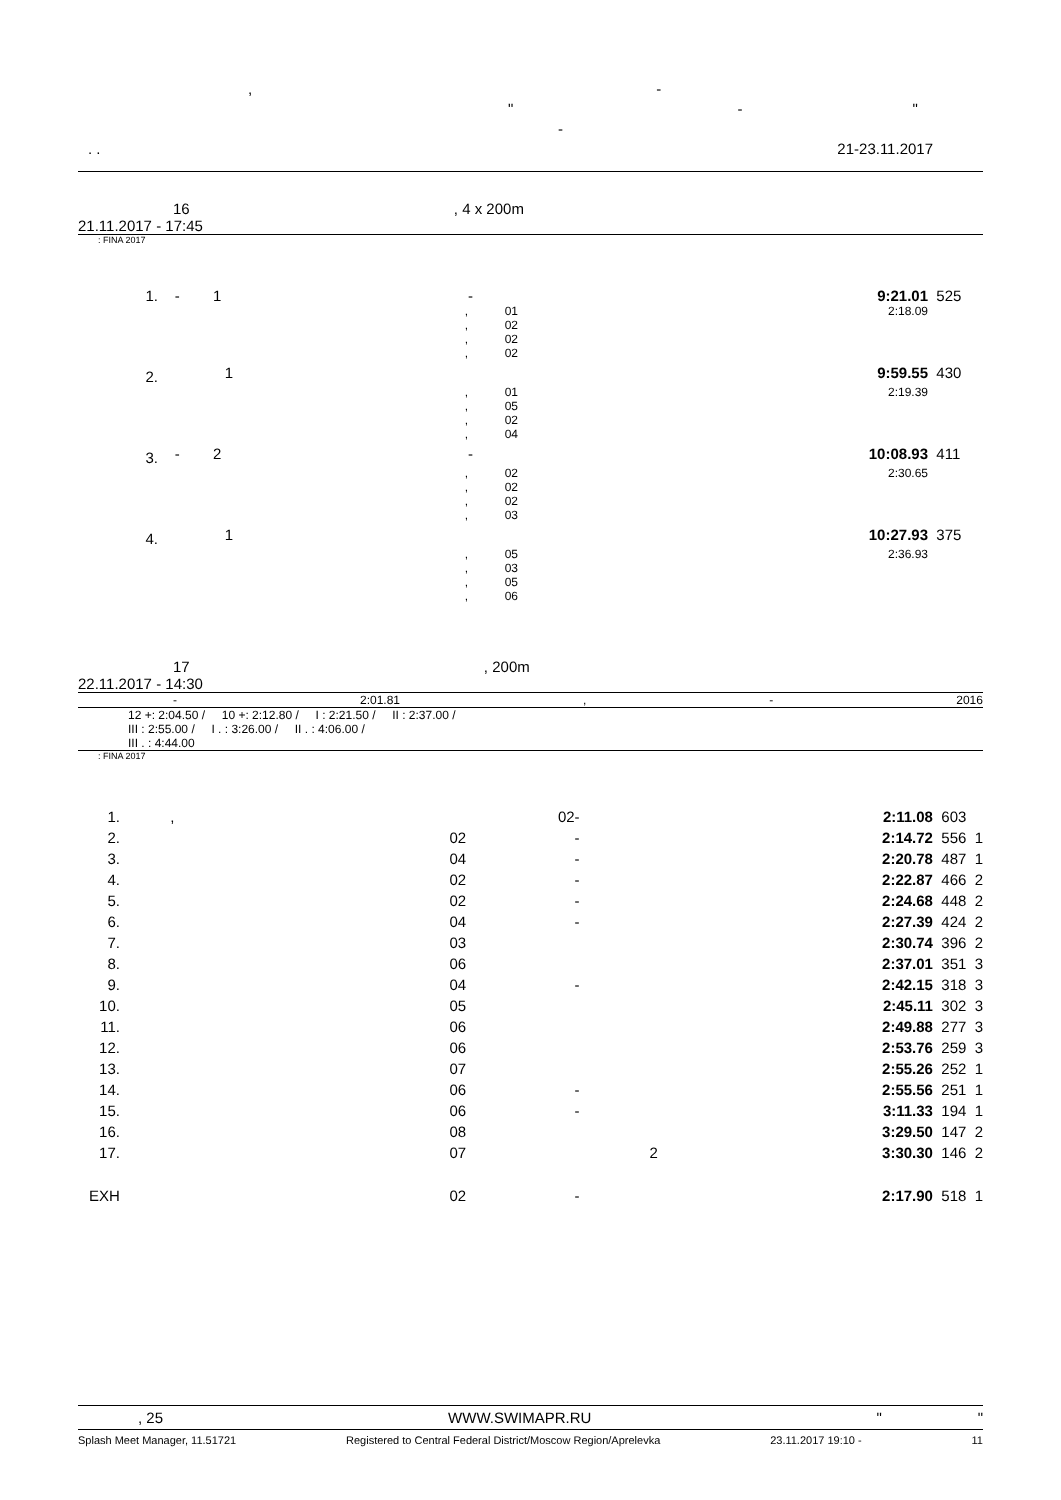, -
" - "
-
. . 21-23.11.2017
16 , 4 x 200m
21.11.2017 - 17:45
: FINA 2017
| 1. | - 1 | - | 9:21.01 | 525 |
| | , | 01 | 2:18.09 | |
| | , | 02 | | |
| | , | 02 | | |
| | , | 02 | | |
| 2. | 1 | | 9:59.55 | 430 |
| | , | 01 | 2:19.39 | |
| | , | 05 | | |
| | , | 02 | | |
| | , | 04 | | |
| 3. | - 2 | - | 10:08.93 | 411 |
| | , | 02 | 2:30.65 | |
| | , | 02 | | |
| | , | 02 | | |
| | , | 03 | | |
| 4. | 1 | | 10:27.93 | 375 |
| | , | 05 | 2:36.93 | |
| | , | 03 | | |
| | , | 05 | | |
| | , | 06 | | |
17 , 200m
22.11.2017 - 14:30
- 2:01.81, - 2016
12 +: 2:04.50 / 10 +: 2:12.80 / I : 2:21.50 / II : 2:37.00 /
III : 2:55.00 / I . : 3:26.00 / II . : 4:06.00 /
III . : 4:44.00
: FINA 2017
| 1. | , | 02 | - | 2:11.08 | 603 |
| 2. | | 02 | - | 2:14.72 | 556 1 |
| 3. | | 04 | - | 2:20.78 | 487 1 |
| 4. | | 02 | - | 2:22.87 | 466 2 |
| 5. | | 02 | - | 2:24.68 | 448 2 |
| 6. | | 04 | - | 2:27.39 | 424 2 |
| 7. | | 03 | | 2:30.74 | 396 2 |
| 8. | | 06 | | 2:37.01 | 351 3 |
| 9. | | 04 | - | 2:42.15 | 318 3 |
| 10. | | 05 | | 2:45.11 | 302 3 |
| 11. | | 06 | | 2:49.88 | 277 3 |
| 12. | | 06 | | 2:53.76 | 259 3 |
| 13. | | 07 | | 2:55.26 | 252 1 |
| 14. | | 06 | - | 2:55.56 | 251 1 |
| 15. | | 06 | - | 3:11.33 | 194 1 |
| 16. | | 08 | | 3:29.50 | 147 2 |
| 17. | | 07 | 2 | 3:30.30 | 146 2 |
| EXH | | 02 | - | 2:17.90 | 518 1 |
, 25 WWW.SWIMAPR.RU " "
Splash Meet Manager, 11.51721 Registered to Central Federal District/Moscow Region/Aprelevka 23.11.2017 19:10 - 11